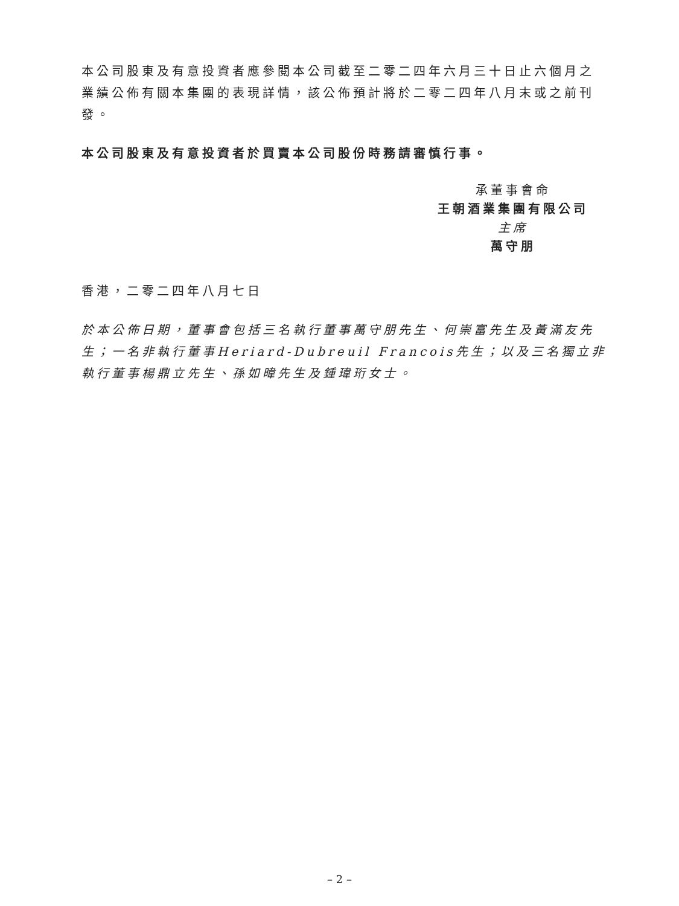本公司股東及有意投資者應參閱本公司截至二零二四年六月三十日止六個月之業績公佈有關本集團的表現詳情，該公佈預計將於二零二四年八月末或之前刊發。
本公司股東及有意投資者於買賣本公司股份時務請審慎行事。
承董事會命
王朝酒業集團有限公司
主席
萬守朋
香港，二零二四年八月七日
於本公佈日期，董事會包括三名執行董事萬守朋先生、何崇富先生及黃滿友先生；一名非執行董事Heriard-Dubreuil Francois先生；以及三名獨立非執行董事楊鼎立先生、孫如暐先生及鍾瑋珩女士。
– 2 –